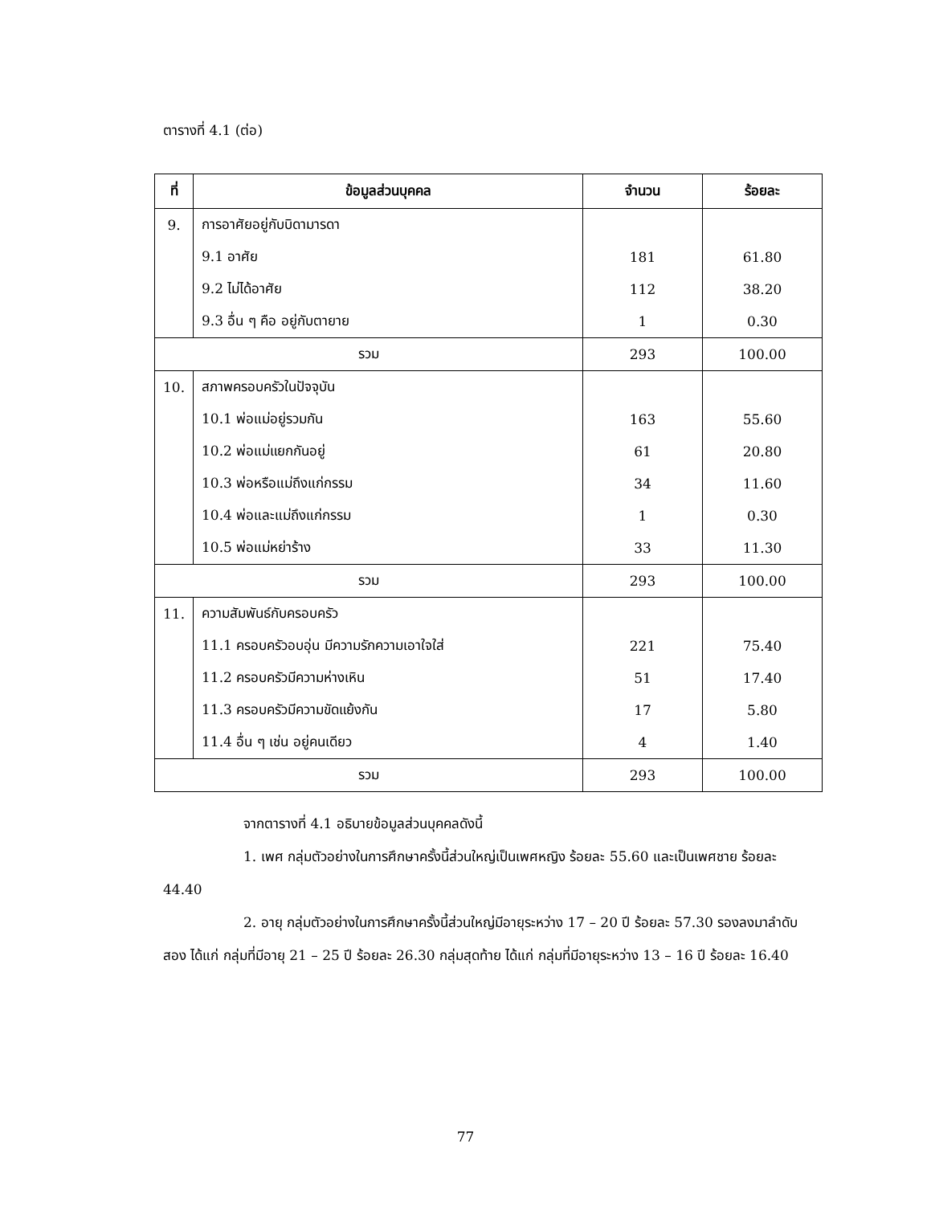ตารางที่ 4.1 (ต่อ)
| ที่ | ข้อมูลส่วนบุคคล | จำนวน | ร้อยละ |
| --- | --- | --- | --- |
| 9. | การอาศัยอยู่กับบิดามารดา | | |
| | 9.1 อาศัย | 181 | 61.80 |
| | 9.2 ไม่ได้อาศัย | 112 | 38.20 |
| | 9.3 อื่น ๆ คือ อยู่กับตายาย | 1 | 0.30 |
| รวม | | 293 | 100.00 |
| 10. | สภาพครอบครัวในปัจจุบัน | | |
| | 10.1 พ่อแม่อยู่รวมกัน | 163 | 55.60 |
| | 10.2 พ่อแม่แยกกันอยู่ | 61 | 20.80 |
| | 10.3 พ่อหรือแม่ถึงแก่กรรม | 34 | 11.60 |
| | 10.4 พ่อและแม่ถึงแก่กรรม | 1 | 0.30 |
| | 10.5 พ่อแม่หย่าร้าง | 33 | 11.30 |
| รวม | | 293 | 100.00 |
| 11. | ความสัมพันธ์กับครอบครัว | | |
| | 11.1 ครอบครัวอบอุ่น มีความรักความเอาใจใส่ | 221 | 75.40 |
| | 11.2 ครอบครัวมีความห่างเหิน | 51 | 17.40 |
| | 11.3 ครอบครัวมีความขัดแย้งกัน | 17 | 5.80 |
| | 11.4 อื่น ๆ เช่น อยู่คนเดียว | 4 | 1.40 |
| รวม | | 293 | 100.00 |
จากตารางที่ 4.1 อธิบายข้อมูลส่วนบุคคลดังนี้
1. เพศ กลุ่มตัวอย่างในการศึกษาครั้งนี้ส่วนใหญ่เป็นเพศหญิง ร้อยละ 55.60 และเป็นเพศชาย ร้อยละ 44.40
2. อายุ กลุ่มตัวอย่างในการศึกษาครั้งนี้ส่วนใหญ่มีอายุระหว่าง 17 – 20 ปี ร้อยละ 57.30 รองลงมาลำดับสอง ได้แก่ กลุ่มที่มีอายุ 21 – 25 ปี ร้อยละ 26.30 กลุ่มสุดท้าย ได้แก่ กลุ่มที่มีอายุระหว่าง 13 – 16 ปี ร้อยละ 16.40
77